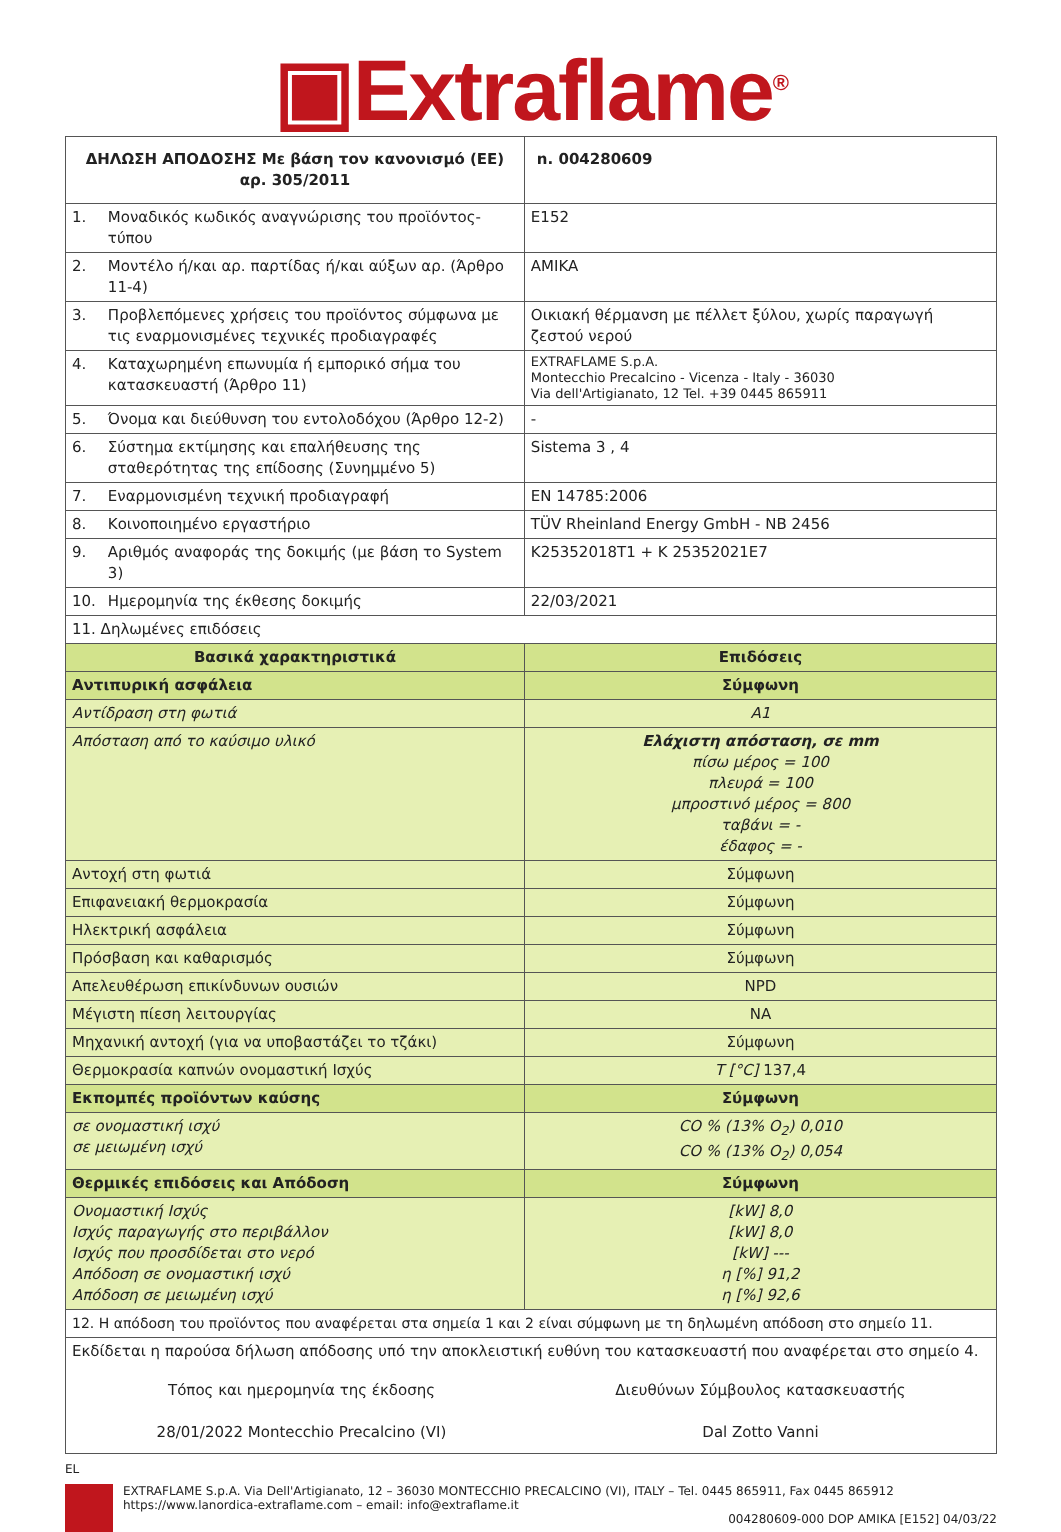▣Extraflame<sup>®</sup>
| ΔΗΛΩΣΗ ΑΠΟΔΟΣΗΣ Με βάση τον κανονισμό (ΕΕ) αρ. 305/2011 | | n. 004280609 |
| --- | --- | --- |
| 1. | Μοναδικός κωδικός αναγνώρισης του προϊόντος-τύπου | E152 |
| 2. | Μοντέλο ή/και αρ. παρτίδας ή/και αύξων αρ. (Άρθρο 11-4) | AMIKA |
| 3. | Προβλεπόμενες χρήσεις του προϊόντος σύμφωνα με τις εναρμονισμένες τεχνικές προδιαγραφές | Οικιακή θέρμανση με πέλλετ ξύλου, χωρίς παραγωγή ζεστού νερού |
| 4. | Καταχωρημένη επωνυμία ή εμπορικό σήμα του κατασκευαστή (Άρθρο 11) | EXTRAFLAME S.p.A. Montecchio Precalcino - Vicenza - Italy - 36030 Via dell'Artigianato, 12 Tel. +39 0445 865911 |
| 5. | Όνομα και διεύθυνση του εντολοδόχου (Άρθρο 12-2) | - |
| 6. | Σύστημα εκτίμησης και επαλήθευσης της σταθερότητας της επίδοσης (Συνημμένο 5) | Sistema 3 , 4 |
| 7. | Εναρμονισμένη τεχνική προδιαγραφή | EN 14785:2006 |
| 8. | Κοινοποιημένο εργαστήριο | TÜV Rheinland Energy GmbH - NB 2456 |
| 9. | Αριθμός αναφοράς της δοκιμής (με βάση το System 3) | K25352018T1 + K 25352021E7 |
| 10. | Ημερομηνία της έκθεσης δοκιμής | 22/03/2021 |
| 11. Δηλωμένες επιδόσεις | | |
| Βασικά χαρακτηριστικά | | Επιδόσεις |
| Αντιπυρική ασφάλεια | | Σύμφωνη |
| Αντίδραση στη φωτιά | | A1 |
| Απόσταση από το καύσιμο υλικό | | Ελάχιστη απόσταση, σε mm πίσω μέρος = 100 πλευρά = 100 μπροστινό μέρος = 800 ταβάνι = - έδαφος = - |
| Αντοχή στη φωτιά | | Σύμφωνη |
| Επιφανειακή θερμοκρασία | | Σύμφωνη |
| Ηλεκτρική ασφάλεια | | Σύμφωνη |
| Πρόσβαση και καθαρισμός | | Σύμφωνη |
| Απελευθέρωση επικίνδυνων ουσιών | | NPD |
| Μέγιστη πίεση λειτουργίας | | NA |
| Μηχανική αντοχή (για να υποβαστάζει το τζάκι) | | Σύμφωνη |
| Θερμοκρασία καπνών ονομαστική Ισχύς | | T [°C] 137,4 |
| Εκπομπές προϊόντων καύσης | | Σύμφωνη |
| σε ονομαστική ισχύ σε μειωμένη ισχύ | | CO % (13% O<sub>2</sub>) 0,010 CO % (13% O<sub>2</sub>) 0,054 |
| Θερμικές επιδόσεις και Απόδοση | | Σύμφωνη |
| Ονομαστική Ισχύς Ισχύς παραγωγής στο περιβάλλον Ισχύς που προσδίδεται στο νερό Απόδοση σε ονομαστική ισχύ Απόδοση σε μειωμένη ισχύ | | [kW] 8,0 [kW] 8,0 [kW] --- η [%] 91,2 η [%] 92,6 |
| 12. Η απόδοση του προϊόντος που αναφέρεται στα σημεία 1 και 2 είναι σύμφωνη με τη δηλωμένη απόδοση στο σημείο 11. | | |
| Εκδίδεται η παρούσα δήλωση απόδοσης υπό την αποκλειστική ευθύνη του κατασκευαστή που αναφέρεται στο σημείο 4. Τόπος και ημερομηνία της έκδοσης 28/01/2022 Montecchio Precalcino (VI) Διευθύνων Σύμβουλος κατασκευαστής Dal Zotto Vanni | | |
EL
EXTRAFLAME S.p.A. Via Dell'Artigianato, 12 – 36030 MONTECCHIO PRECALCINO (VI), ITALY – Tel. 0445 865911, Fax 0445 865912
https://www.lanordica-extraflame.com – email: info@extraflame.it
004280609-000 DOP AMIKA [E152] 04/03/22